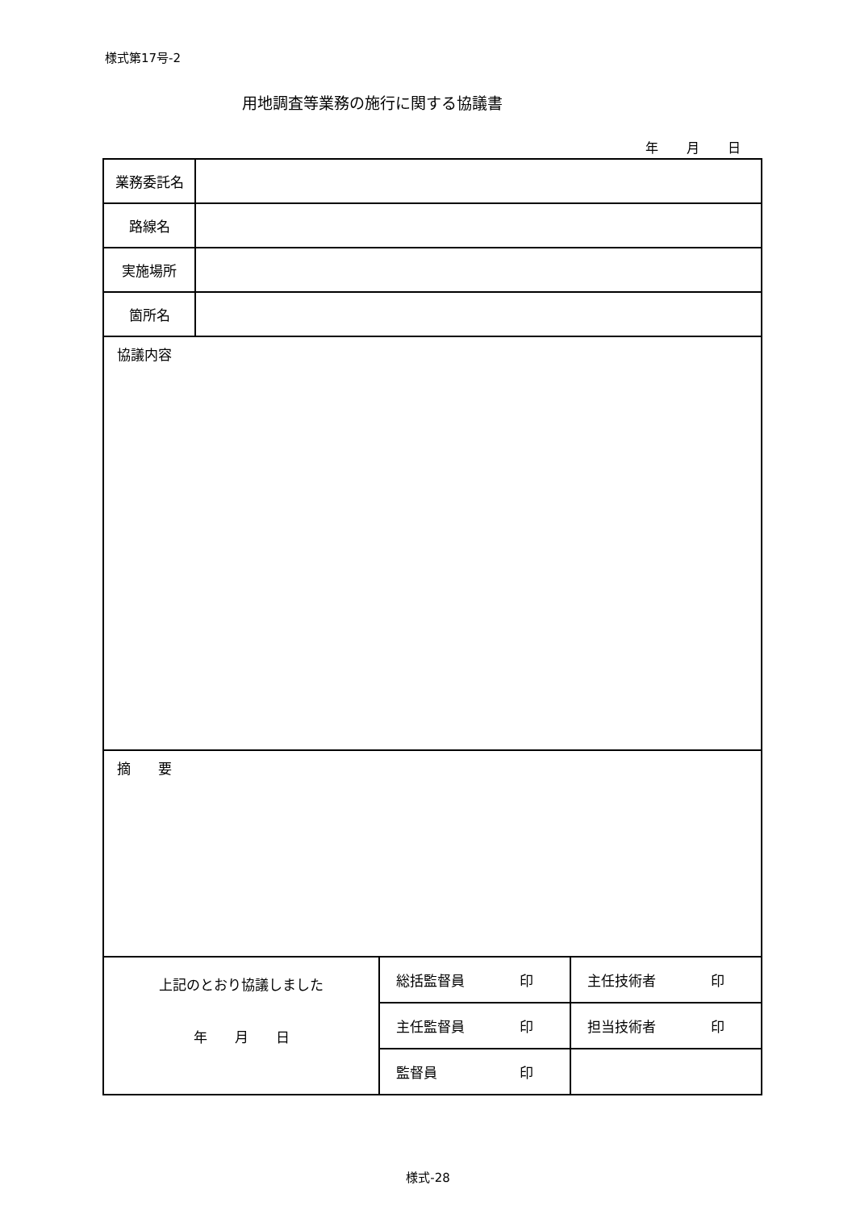様式第17号-2
用地調査等業務の施行に関する協議書
年 月 日
| 業務委託名 | | | |
| 路線名 | | | |
| 実施場所 | | | |
| 箇所名 | | | |
| 協議内容 | | | |
| 摘 要 | | | |
| 上記のとおり協議しました 年 月 日 | | 総括監督員 印 | 主任技術者 印 |
| | | 主任監督員 印 | 担当技術者 印 |
| | | 監督員 印 | |
様式-28